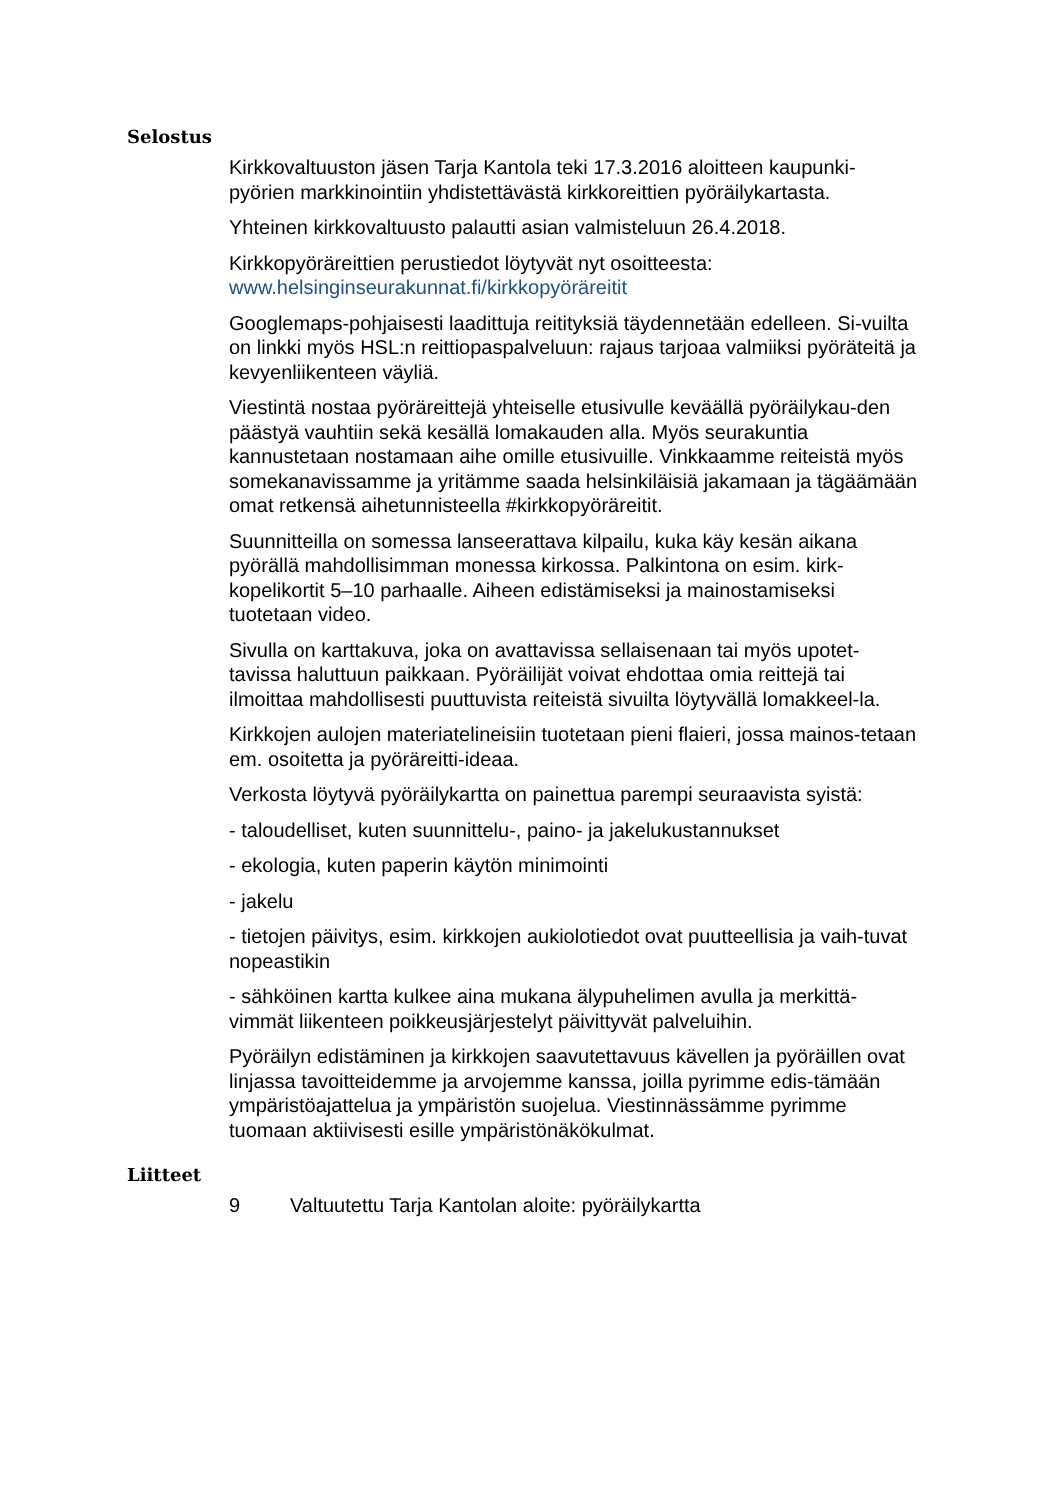Selostus
Kirkkovaltuuston jäsen Tarja Kantola teki 17.3.2016 aloitteen kaupunki-pyörien markkinointiin yhdistettävästä kirkkoreittien pyöräilykartasta.
Yhteinen kirkkovaltuusto palautti asian valmisteluun 26.4.2018.
Kirkkopyöräreittien perustiedot löytyvät nyt osoitteesta:
www.helsinginseurakunnat.fi/kirkkopyöräreitit
Googlemaps-pohjaisesti laadittuja reitityksiä täydennetään edelleen. Si-vuilta on linkki myös HSL:n reittiopaspalveluun: rajaus tarjoaa valmiiksi pyöräteitä ja kevyenliikenteen väyliä.
Viestintä nostaa pyöräreittejä yhteiselle etusivulle keväällä pyöräilykau-den päästyä vauhtiin sekä kesällä lomakauden alla. Myös seurakuntia kannustetaan nostamaan aihe omille etusivuille. Vinkkaamme reiteistä myös somekanavissamme ja yritämme saada helsinkiläisiä jakamaan ja tägäämään omat retkensä aihetunnisteella #kirkkopyöräreitit.
Suunnitteilla on somessa lanseerattava kilpailu, kuka käy kesän aikana pyörällä mahdollisimman monessa kirkossa. Palkintona on esim. kirk-kopelikortit 5–10 parhaalle. Aiheen edistämiseksi ja mainostamiseksi tuotetaan video.
Sivulla on karttakuva, joka on avattavissa sellaisenaan tai myös upotet-tavissa haluttuun paikkaan. Pyöräilijät voivat ehdottaa omia reittejä tai ilmoittaa mahdollisesti puuttuvista reiteistä sivuilta löytyvällä lomakkeel-la.
Kirkkojen aulojen materiatelineisiin tuotetaan pieni flaieri, jossa mainos-tetaan em. osoitetta ja pyöräreitti-ideaa.
Verkosta löytyvä pyöräilykartta on painettua parempi seuraavista syistä:
- taloudelliset, kuten suunnittelu-, paino- ja jakelukustannukset
- ekologia, kuten paperin käytön minimointi
- jakelu
- tietojen päivitys, esim. kirkkojen aukiolotiedot ovat puutteellisia ja vaih-tuvat nopeastikin
- sähköinen kartta kulkee aina mukana älypuhelimen avulla ja merkittä-vimmät liikenteen poikkeusjärjestelyt päivittyvät palveluihin.
Pyöräilyn edistäminen ja kirkkojen saavutettavuus kävellen ja pyöräillen ovat linjassa tavoitteidemme ja arvojemme kanssa, joilla pyrimme edis-tämään ympäristöajattelua ja ympäristön suojelua. Viestinnässämme pyrimme tuomaan aktiivisesti esille ympäristönäkökulmat.
Liitteet
9 Valtuutettu Tarja Kantolan aloite: pyöräilykartta